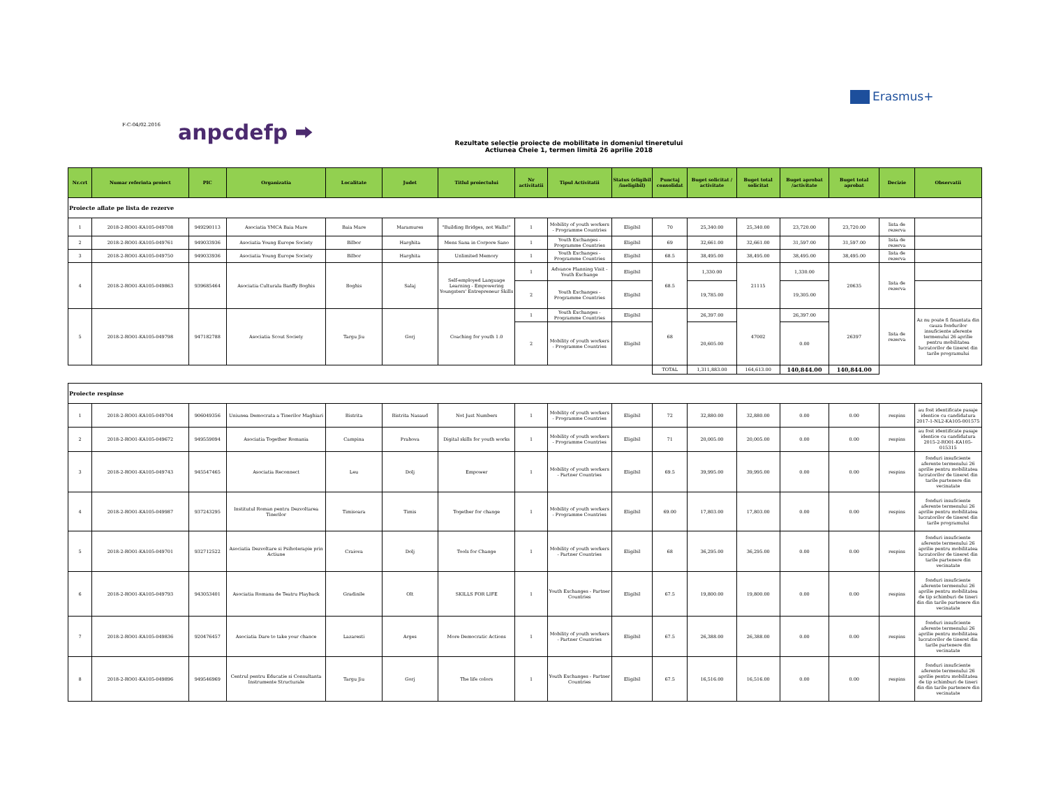Erasmus+
F-C-04/02.2016 anpcdefp ⮕
Rezultate selecție proiecte de mobilitate in domeniul tineretului
Actiunea Cheie 1, termen limită 26 aprilie 2018
| Nr.crt | Numar referinta proiect | PIC | Organizatia | Localitate | Judet | Titlul proiectului | Nr activitatii | Tipul Activitatii | Status (eligibil /ineligibil) | Punctaj consolidat | Buget solicitat / activitate | Buget total solicitat | Buget aprobat /activitate | Buget total aprobat | Decizie | Observatii |
| --- | --- | --- | --- | --- | --- | --- | --- | --- | --- | --- | --- | --- | --- | --- | --- | --- |
| Proiecte aflate pe lista de rezerve | | | | | | | | | | | | | | | | |
| 1 | 2018-2-RO01-KA105-049708 | 949290113 | Asociatia YMCA Baia Mare | Baia Mare | Maramures | "Building Bridges, not Walls!" | 1 | Mobility of youth workers - Programme Countries | Eligibil | 70 | 25,340.00 | 25,340.00 | 23,720.00 | 23,720.00 | lista de rezerva | |
| 2 | 2018-2-RO01-KA105-049761 | 949033936 | Asociatia Young Europe Society | Bilbor | Harghita | Mens Sana in Corpore Sano | 1 | Youth Exchanges - Programme Countries | Eligibil | 69 | 32,661.00 | 32,661.00 | 31,597.00 | 31,597.00 | lista de rezerva | |
| 3 | 2018-2-RO01-KA105-049750 | 949033936 | Asociatia Young Europe Society | Bilbor | Harghita | Unlimited Memory | 1 | Youth Exchanges - Programme Countries | Eligibil | 68.5 | 38,495.00 | 38,495.00 | 38,495.00 | 38,495.00 | lista de rezerva | |
| 4 | 2018-2-RO01-KA105-049863 | 939685464 | Asociatia Culturala Banffy Boghis | Boghis | Salaj | Self-employed Language Learning - Empowering Youngsters' Entrepreneur Skills | 1 | Advance Planning Visit - Youth Exchange | Eligibil | 68.5 | 1,330.00 | 21115 | 1,330.00 | 20635 | lista de rezerva | |
| | | | | | | | 2 | Youth Exchanges - Programme Countries | Eligibil | | 19,785.00 | | 19,305.00 | | | |
| 5 | 2018-2-RO01-KA105-049798 | 947182788 | Asociatia Scout Society | Targu Jiu | Gorj | Coaching for youth 1.0 | 1 | Youth Exchanges - Programme Countries | Eligibil | 68 | 26,397.00 | 47002 | 26,397.00 | 26397 | lista de rezerva | Az nu poate fi finantata din cauza fondurilor insuficiente aferente termenului 26 aprilie pentru mobilitatea lucratorilor de tineret din tarile programului |
| | | | | | | | 2 | Mobility of youth workers - Programme Countries | Eligibil | | 20,605.00 | | 0.00 | | | |
| | | | | | | | | | | TOTAL | 1,311,883.00 | 164,613.00 | 140,844.00 | 140,844.00 | | |
| Proiecte respinse | | | | | | | | | | | | | | | | |
| 1 | 2018-2-RO01-KA105-049704 | 906049356 | Uniunea Democrata a Tinerilor Maghiari | Bistrita | Bistrita Nasaud | Not Just Numbers | 1 | Mobility of youth workers - Programme Countries | Eligibil | 72 | 32,880.00 | 32,880.00 | 0.00 | 0.00 | respins | au fost identificate pasaje identice cu candidatura 2017-1-NL2-KA105-001575 |
| 2 | 2018-2-RO01-KA105-049672 | 949559094 | Asociatia Together Romania | Campina | Prahova | Digital skills for youth works | 1 | Mobility of youth workers - Programme Countries | Eligibil | 71 | 20,005.00 | 20,005.00 | 0.00 | 0.00 | respins | au fost identificate pasaje identice cu candidatura 2015-2-RO01-KA105-015315 |
| 3 | 2018-2-RO01-KA105-049743 | 945547465 | Asociatia Reconnect | Leu | Dolj | Empower | 1 | Mobility of youth workers - Partner Countries | Eligibil | 69.5 | 39,995.00 | 39,995.00 | 0.00 | 0.00 | respins | fonduri insuficiente aferente termenului 26 aprilie pentru mobilitatea lucratorilor de tineret din tarile partenere din vecinatate |
| 4 | 2018-2-RO01-KA105-049987 | 937243295 | Institutul Roman pentru Dezvoltarea Tinerilor | Timisoara | Timis | Together for change | 1 | Mobility of youth workers - Programme Countries | Eligibil | 69.00 | 17,803.00 | 17,803.00 | 0.00 | 0.00 | respins | fonduri insuficiente aferente termenului 26 aprilie pentru mobilitatea lucratorilor de tineret din tarile programului |
| 5 | 2018-2-RO01-KA105-049701 | 932712522 | Asociatia Dezvoltare si Psihoterapie prin Actiune | Craiova | Dolj | Tools for Change | 1 | Mobility of youth workers - Partner Countries | Eligibil | 68 | 36,295.00 | 36,295.00 | 0.00 | 0.00 | respins | fonduri insuficiente aferente termenului 26 aprilie pentru mobilitatea lucratorilor de tineret din tarile partenere din vecinatate |
| 6 | 2018-2-RO01-KA105-049793 | 943053401 | Asociatia Romana de Teatru Playback | Gradinile | Olt | SKILLS FOR LIFE | 1 | Youth Exchanges - Partner Countries | Eligibil | 67.5 | 19,800.00 | 19,800.00 | 0.00 | 0.00 | respins | fonduri insuficiente aferente termenului 26 aprilie pentru mobilitatea de tip schimburi de tineri din din tarile partenere din vecinatate |
| 7 | 2018-2-RO01-KA105-049836 | 920476457 | Asociatia Dare to take your chance | Lazaresti | Arges | More Democratic Actions | 1 | Mobility of youth workers - Partner Countries | Eligibil | 67.5 | 26,388.00 | 26,388.00 | 0.00 | 0.00 | respins | fonduri insuficiente aferente termenului 26 aprilie pentru mobilitatea lucratorilor de tineret din tarile partenere din vecinatate |
| 8 | 2018-2-RO01-KA105-049896 | 949546969 | Centrul pentru Educatie si Consultanta Instrumente Structurale | Targu Jiu | Gorj | The life colors | 1 | Youth Exchanges - Partner Countries | Eligibil | 67.5 | 16,516.00 | 16,516.00 | 0.00 | 0.00 | respins | fonduri insuficiente aferente termenului 26 aprilie pentru mobilitatea de tip schimburi de tineri din din tarile partenere din vecinatate |